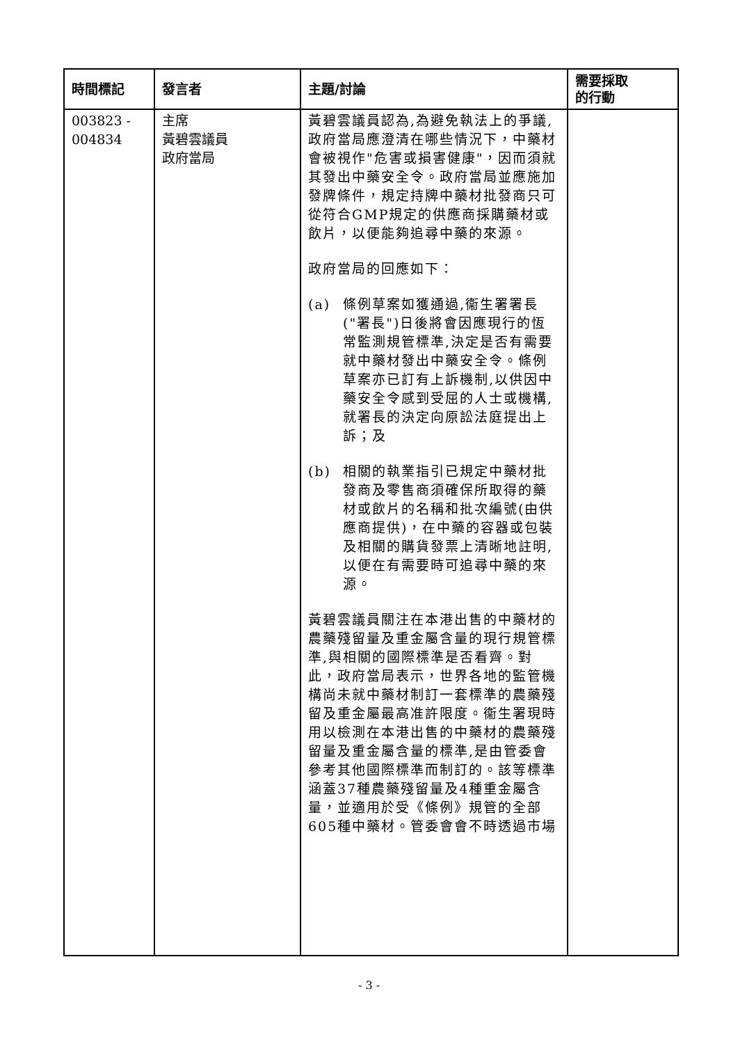| 時間標記 | 發言者 | 主題/討論 | 需要採取 的行動 |
| --- | --- | --- | --- |
| 003823 - 004834 | 主席 黃碧雲議員 政府當局 | 黃碧雲議員認為,為避免執法上的爭議,政府當局應澄清在哪些情況下，中藥材會被視作"危害或損害健康"，因而須就其發出中藥安全令。政府當局並應施加發牌條件，規定持牌中藥材批發商只可從符合GMP規定的供應商採購藥材或飲片，以便能夠追尋中藥的來源。 政府當局的回應如下： (a) 條例草案如獲通過,衞生署署長("署長")日後將會因應現行的恆常監測規管標準,決定是否有需要就中藥材發出中藥安全令。條例草案亦已訂有上訴機制,以供因中藥安全令感到受屈的人士或機構,就署長的決定向原訟法庭提出上訴；及 (b) 相關的執業指引已規定中藥材批發商及零售商須確保所取得的藥材或飲片的名稱和批次編號(由供應商提供)，在中藥的容器或包裝及相關的購貨發票上清晰地註明,以便在有需要時可追尋中藥的來源。 黃碧雲議員關注在本港出售的中藥材的農藥殘留量及重金屬含量的現行規管標準,與相關的國際標準是否看齊。對此，政府當局表示，世界各地的監管機構尚未就中藥材制訂一套標準的農藥殘留及重金屬最高准許限度。衞生署現時用以檢測在本港出售的中藥材的農藥殘留量及重金屬含量的標準,是由管委會參考其他國際標準而制訂的。該等標準涵蓋37種農藥殘留量及4種重金屬含量，並適用於受《條例》規管的全部605種中藥材。管委會會不時透過市場 | |
- 3 -